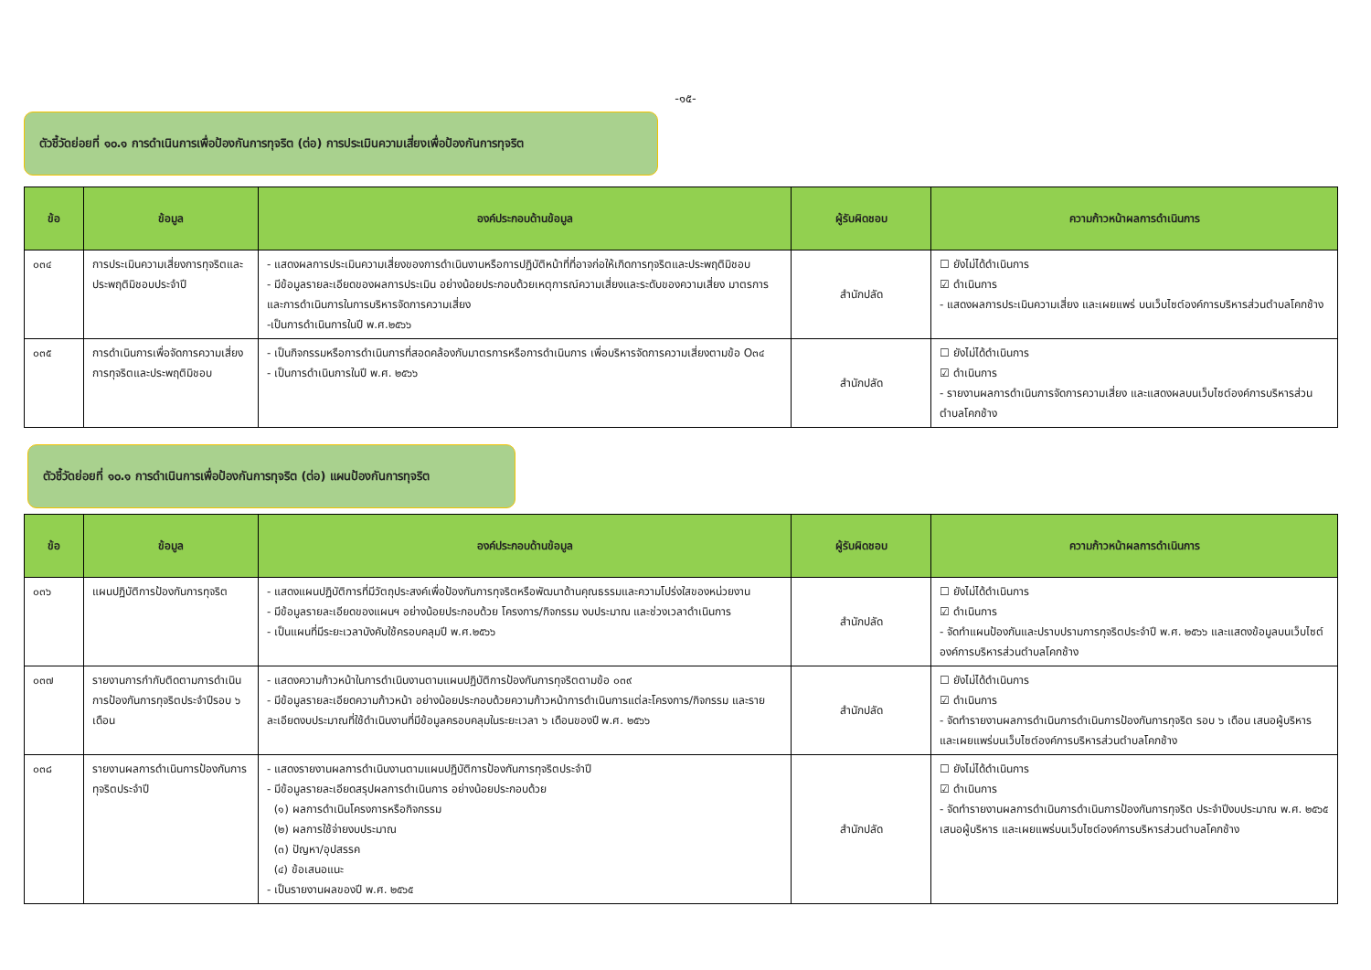-๑๕-
ตัวชี้วัดย่อยที่ ๑๐.๑ การดำเนินการเพื่อป้องกันการทุจริต (ต่อ) การประเมินความเสี่ยงเพื่อป้องกันการทุจริต
| ข้อ | ข้อมูล | องค์ประกอบด้านข้อมูล | ผู้รับผิดชอบ | ความก้าวหน้าผลการดำเนินการ |
| --- | --- | --- | --- | --- |
| ๐๓๔ | การประเมินความเสี่ยงการทุจริตและประพฤติมิชอบประจำปี | - แสดงผลการประเมินความเสี่ยงของการดำเนินงานหรือการปฏิบัติหน้าที่ที่อาจก่อให้เกิดการทุจริตและประพฤติมิชอบ - มีข้อมูลรายละเอียดของผลการประเมิน อย่างน้อยประกอบด้วยเหตุการณ์ความเสี่ยงและระดับของความเสี่ยง มาตรการและการดำเนินการในการบริหารจัดการความเสี่ยง -เป็นการดำเนินการในปี พ.ศ.๒๕๖๖ | สำนักปลัด | ☐ ยังไม่ได้ดำเนินการ ☑ ดำเนินการ - แสดงผลการประเมินความเสี่ยง และเผยแพร่ บนเว็บไซต์องค์การบริหารส่วนตำบลโคกช้าง |
| ๐๓๕ | การดำเนินการเพื่อจัดการความเสี่ยงการทุจริตและประพฤติมิชอบ | - เป็นกิจกรรมหรือการดำเนินการที่สอดคล้องกับมาตรการหรือการดำเนินการ เพื่อบริหารจัดการความเสี่ยงตามข้อ O๓๔ - เป็นการดำเนินการในปี พ.ศ. ๒๕๖๖ | สำนักปลัด | ☐ ยังไม่ได้ดำเนินการ ☑ ดำเนินการ - รายงานผลการดำเนินการจัดการความเสี่ยง และแสดงผลบนเว็บไซต์องค์การบริหารส่วนตำบลโคกช้าง |
ตัวชี้วัดย่อยที่ ๑๐.๑ การดำเนินการเพื่อป้องกันการทุจริต (ต่อ) แผนป้องกันการทุจริต
| ข้อ | ข้อมูล | องค์ประกอบด้านข้อมูล | ผู้รับผิดชอบ | ความก้าวหน้าผลการดำเนินการ |
| --- | --- | --- | --- | --- |
| ๐๓๖ | แผนปฏิบัติการป้องกันการทุจริต | - แสดงแผนปฏิบัติการที่มีวัตถุประสงค์เพื่อป้องกันการทุจริตหรือพัฒนาด้านคุณธรรมและความโปร่งใสของหน่วยงาน - มีข้อมูลรายละเอียดของแผนฯ อย่างน้อยประกอบด้วย โครงการ/กิจกรรม งบประมาณ และช่วงเวลาดำเนินการ - เป็นแผนที่มีระยะเวลาบังคับใช้ครอบคลุมปี พ.ศ.๒๕๖๖ | สำนักปลัด | ☐ ยังไม่ได้ดำเนินการ ☑ ดำเนินการ - จัดทำแผนป้องกันและปราบปรามการทุจริตประจำปี พ.ศ. ๒๕๖๖ และแสดงข้อมูลบนเว็บไซต์องค์การบริหารส่วนตำบลโคกช้าง |
| ๐๓๗ | รายงานการกำกับติดตามการดำเนินการป้องกันการทุจริตประจำปีรอบ ๖ เดือน | - แสดงความก้าวหน้าในการดำเนินงานตามแผนปฏิบัติการป้องกันการทุจริตตามข้อ ๐๓๙ - มีข้อมูลรายละเอียดความก้าวหน้า อย่างน้อยประกอบด้วยความก้าวหน้าการดำเนินการแต่ละโครงการ/กิจกรรม และรายละเอียดงบประมาณที่ใช้ดำเนินงานที่มีข้อมูลครอบคลุมในระยะเวลา ๖ เดือนของปี พ.ศ. ๒๕๖๖ | สำนักปลัด | ☐ ยังไม่ได้ดำเนินการ ☑ ดำเนินการ - จัดทำรายงานผลการดำเนินการดำเนินการป้องกันการทุจริต รอบ ๖ เดือน เสนอผู้บริหาร และเผยแพร่บนเว็บไซต์องค์การบริหารส่วนตำบลโคกช้าง |
| ๐๓๘ | รายงานผลการดำเนินการป้องกันการทุจริตประจำปี | - แสดงรายงานผลการดำเนินงานตามแผนปฏิบัติการป้องกันการทุจริตประจำปี - มีข้อมูลรายละเอียดสรุปผลการดำเนินการ อย่างน้อยประกอบด้วย (๑) ผลการดำเนินโครงการหรือกิจกรรม (๒) ผลการใช้จ่ายงบประมาณ (๓) ปัญหา/อุปสรรค (๔) ข้อเสนอแนะ - เป็นรายงานผลของปี พ.ศ. ๒๕๖๕ | สำนักปลัด | ☐ ยังไม่ได้ดำเนินการ ☑ ดำเนินการ - จัดทำรายงานผลการดำเนินการดำเนินการป้องกันการทุจริต ประจำปีงบประมาณ พ.ศ. ๒๕๖๕ เสนอผู้บริหาร และเผยแพร่บนเว็บไซต์องค์การบริหารส่วนตำบลโคกช้าง |